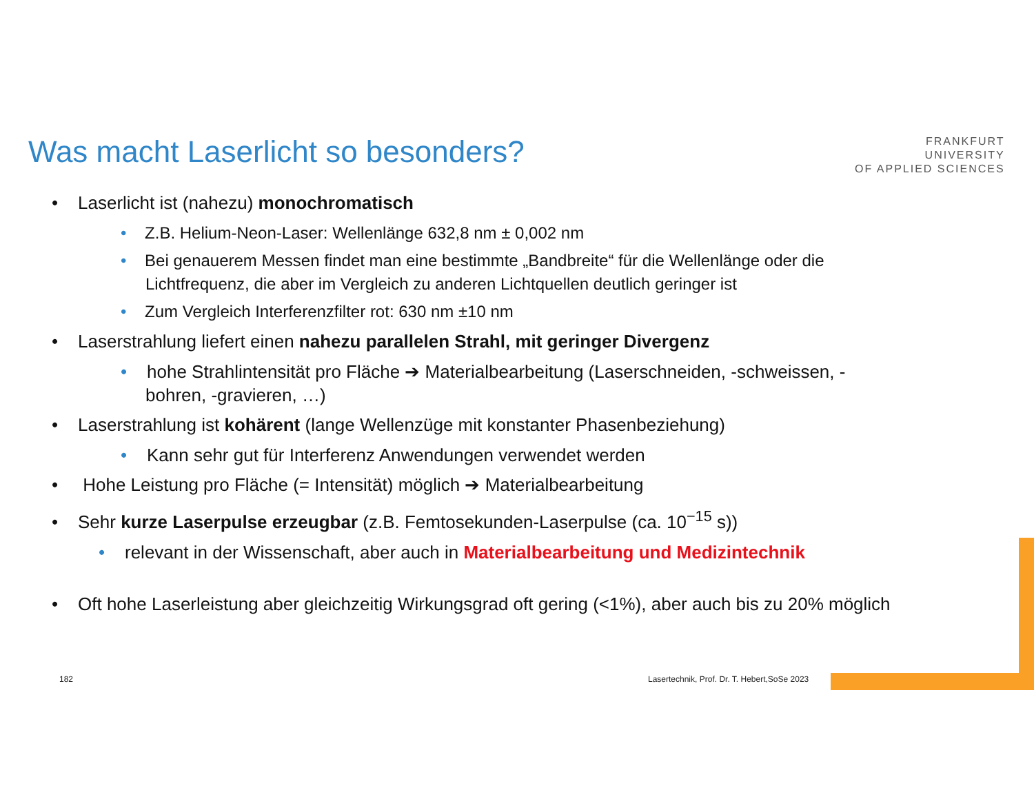Was macht Laserlicht so besonders?
FRANKFURT
UNIVERSITY
OF APPLIED SCIENCES
• Laserlicht ist (nahezu) monochromatisch
• Z.B. Helium-Neon-Laser: Wellenlänge 632,8 nm ± 0,002 nm
• Bei genauerem Messen findet man eine bestimmte „Bandbreite“ für die Wellenlänge oder die Lichtfrequenz, die aber im Vergleich zu anderen Lichtquellen deutlich geringer ist
• Zum Vergleich Interferenzfilter rot: 630 nm ±10 nm
• Laserstrahlung liefert einen nahezu parallelen Strahl, mit geringer Divergenz
• hohe Strahlintensität pro Fläche ➔ Materialbearbeitung (Laserschneiden, -schweissen, -bohren, -gravieren, …)
• Laserstrahlung ist kohärent (lange Wellenzüge mit konstanter Phasenbeziehung)
• Kann sehr gut für Interferenz Anwendungen verwendet werden
• Hohe Leistung pro Fläche (= Intensität) möglich ➔ Materialbearbeitung
• Sehr kurze Laserpulse erzeugbar (z.B. Femtosekunden-Laserpulse (ca. 10<sup>−15</sup> s))
• relevant in der Wissenschaft, aber auch in Materialbearbeitung und Medizintechnik
• Oft hohe Laserleistung aber gleichzeitig Wirkungsgrad oft gering (<1%), aber auch bis zu 20% möglich
182
Lasertechnik, Prof. Dr. T. Hebert,SoSe 2023